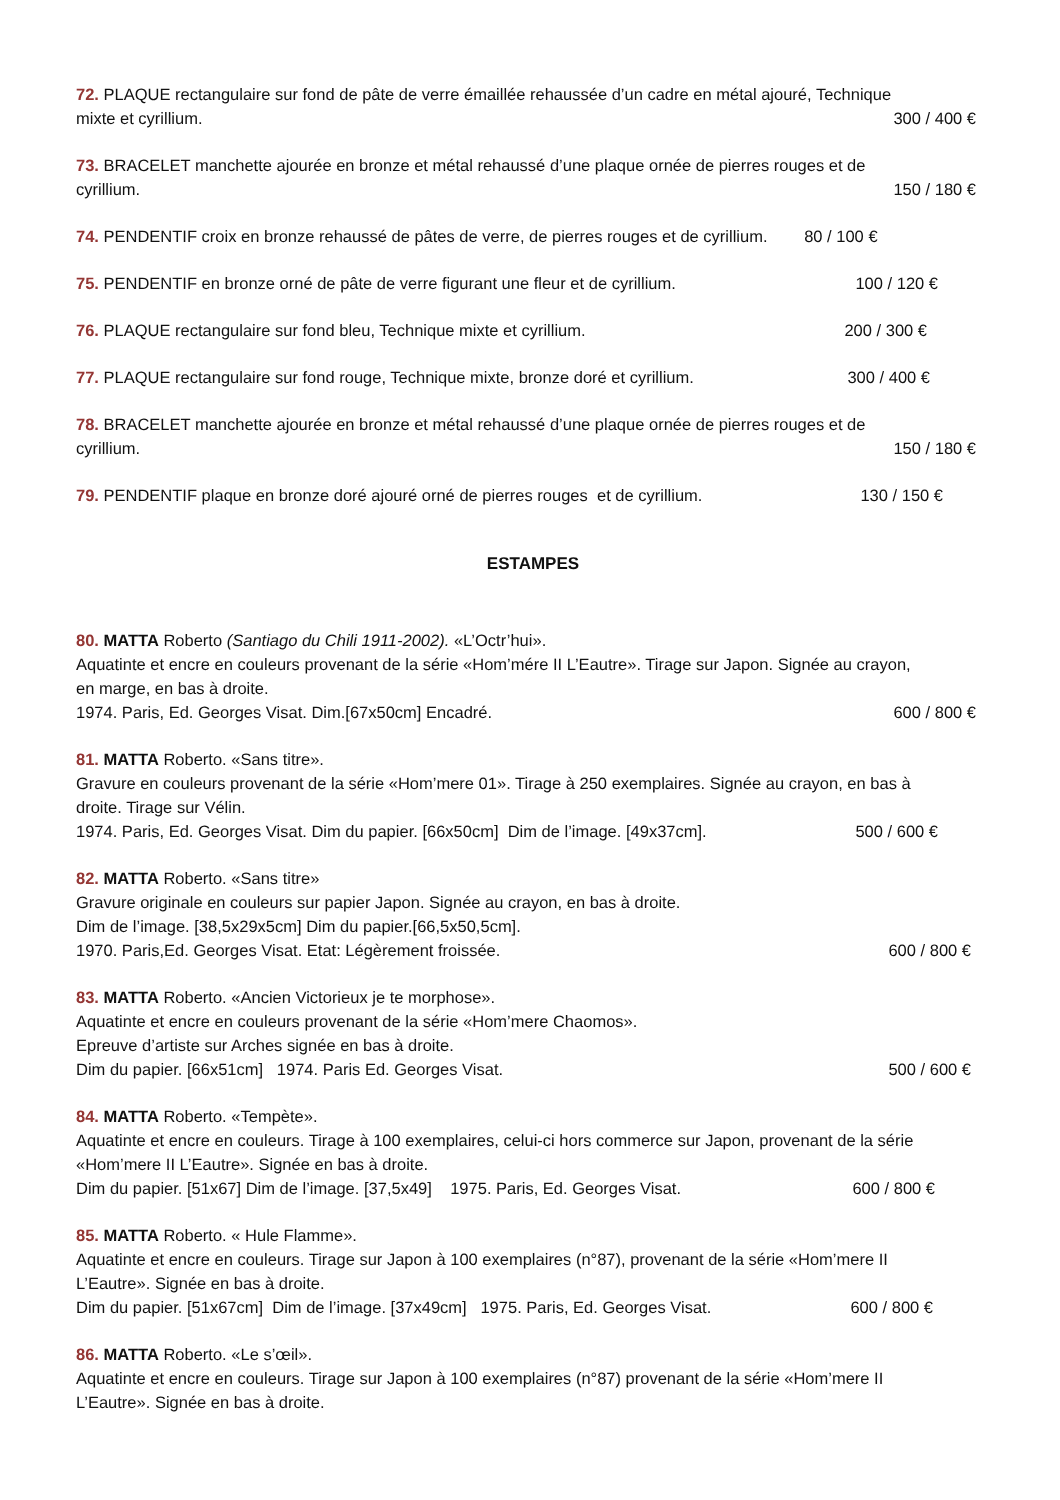72. PLAQUE rectangulaire sur fond de pâte de verre émaillée rehaussée d’un cadre en métal ajouré, Technique
mixte et cyrillium. 300 / 400 €
73. BRACELET manchette ajourée en bronze et métal rehaussé d’une plaque ornée de pierres rouges et de
cyrillium. 150 / 180 €
74. PENDENTIF croix en bronze rehaussé de pâtes de verre, de pierres rouges et de cyrillium. 80 / 100 €
75. PENDENTIF en bronze orné de pâte de verre figurant une fleur et de cyrillium. 100 / 120 €
76. PLAQUE rectangulaire sur fond bleu, Technique mixte et cyrillium. 200 / 300 €
77. PLAQUE rectangulaire sur fond rouge, Technique mixte, bronze doré et cyrillium. 300 / 400 €
78. BRACELET manchette ajourée en bronze et métal rehaussé d’une plaque ornée de pierres rouges et de
cyrillium. 150 / 180 €
79. PENDENTIF plaque en bronze doré ajouré orné de pierres rouges et de cyrillium. 130 / 150 €
ESTAMPES
80. MATTA Roberto (Santiago du Chili 1911-2002). «L’Octr’hui».
Aquatinte et encre en couleurs provenant de la série «Hom’mére II L’Eautre». Tirage sur Japon. Signée au crayon,
en marge, en bas à droite.
1974. Paris, Ed. Georges Visat. Dim.[67x50cm] Encadré. 600 / 800 €
81. MATTA Roberto. «Sans titre».
Gravure en couleurs provenant de la série «Hom’mere 01». Tirage à 250 exemplaires. Signée au crayon, en bas à
droite. Tirage sur Vélin.
1974. Paris, Ed. Georges Visat. Dim du papier. [66x50cm] Dim de l’image. [49x37cm]. 500 / 600 €
82. MATTA Roberto. «Sans titre»
Gravure originale en couleurs sur papier Japon. Signée au crayon, en bas à droite.
Dim de l’image. [38,5x29x5cm] Dim du papier.[66,5x50,5cm].
1970. Paris,Ed. Georges Visat. Etat: Légèrement froissée. 600 / 800 €
83. MATTA Roberto. «Ancien Victorieux je te morphose».
Aquatinte et encre en couleurs provenant de la série «Hom’mere Chaomos».
Epreuve d’artiste sur Arches signée en bas à droite.
Dim du papier. [66x51cm] 1974. Paris Ed. Georges Visat. 500 / 600 €
84. MATTA Roberto. «Tempète».
Aquatinte et encre en couleurs. Tirage à 100 exemplaires, celui-ci hors commerce sur Japon, provenant de la série
«Hom’mere II L’Eautre». Signée en bas à droite.
Dim du papier. [51x67] Dim de l’image. [37,5x49] 1975. Paris, Ed. Georges Visat. 600 / 800 €
85. MATTA Roberto. « Hule Flamme».
Aquatinte et encre en couleurs. Tirage sur Japon à 100 exemplaires (n°87), provenant de la série «Hom’mere II
L’Eautre». Signée en bas à droite.
Dim du papier. [51x67cm] Dim de l’image. [37x49cm] 1975. Paris, Ed. Georges Visat. 600 / 800 €
86. MATTA Roberto. «Le s’œil».
Aquatinte et encre en couleurs. Tirage sur Japon à 100 exemplaires (n°87) provenant de la série «Hom’mere II
L’Eautre». Signée en bas à droite.